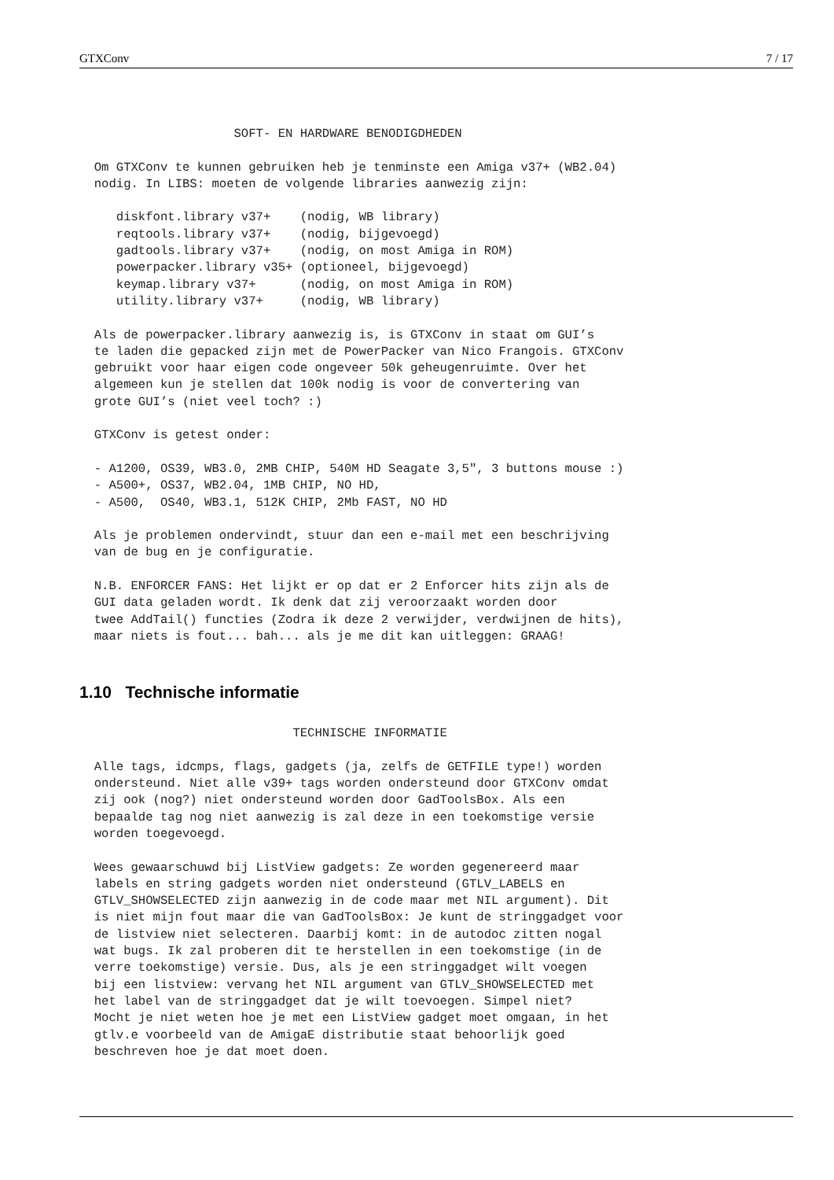GTXConv 7 / 17
                     SOFT- EN HARDWARE BENODIGDHEDEN

  Om GTXConv te kunnen gebruiken heb je tenminste een Amiga v37+ (WB2.04)
  nodig. In LIBS: moeten de volgende libraries aanwezig zijn:

     diskfont.library v37+    (nodig, WB library)
     reqtools.library v37+    (nodig, bijgevoegd)
     gadtools.library v37+    (nodig, on most Amiga in ROM)
     powerpacker.library v35+ (optioneel, bijgevoegd)
     keymap.library v37+      (nodig, on most Amiga in ROM)
     utility.library v37+     (nodig, WB library)

  Als de powerpacker.library aanwezig is, is GTXConv in staat om GUI’s
  te laden die gepacked zijn met de PowerPacker van Nico Frangois. GTXConv
  gebruikt voor haar eigen code ongeveer 50k geheugenruimte. Over het
  algemeen kun je stellen dat 100k nodig is voor de convertering van
  grote GUI’s (niet veel toch? :)

  GTXConv is getest onder:

  - A1200, OS39, WB3.0, 2MB CHIP, 540M HD Seagate 3,5", 3 buttons mouse :)
  - A500+, OS37, WB2.04, 1MB CHIP, NO HD,
  - A500,  OS40, WB3.1, 512K CHIP, 2Mb FAST, NO HD

  Als je problemen ondervindt, stuur dan een e-mail met een beschrijving
  van de bug en je configuratie.

  N.B. ENFORCER FANS: Het lijkt er op dat er 2 Enforcer hits zijn als de
  GUI data geladen wordt. Ik denk dat zij veroorzaakt worden door
  twee AddTail() functies (Zodra ik deze 2 verwijder, verdwijnen de hits),
  maar niets is fout... bah... als je me dit kan uitleggen: GRAAG!
1.10 Technische informatie
                             TECHNISCHE INFORMATIE

  Alle tags, idcmps, flags, gadgets (ja, zelfs de GETFILE type!) worden
  ondersteund. Niet alle v39+ tags worden ondersteund door GTXConv omdat
  zij ook (nog?) niet ondersteund worden door GadToolsBox. Als een
  bepaalde tag nog niet aanwezig is zal deze in een toekomstige versie
  worden toegevoegd.

  Wees gewaarschuwd bij ListView gadgets: Ze worden gegenereerd maar
  labels en string gadgets worden niet ondersteund (GTLV_LABELS en
  GTLV_SHOWSELECTED zijn aanwezig in de code maar met NIL argument). Dit
  is niet mijn fout maar die van GadToolsBox: Je kunt de stringgadget voor
  de listview niet selecteren. Daarbij komt: in de autodoc zitten nogal
  wat bugs. Ik zal proberen dit te herstellen in een toekomstige (in de
  verre toekomstige) versie. Dus, als je een stringgadget wilt voegen
  bij een listview: vervang het NIL argument van GTLV_SHOWSELECTED met
  het label van de stringgadget dat je wilt toevoegen. Simpel niet?
  Mocht je niet weten hoe je met een ListView gadget moet omgaan, in het
  gtlv.e voorbeeld van de AmigaE distributie staat behoorlijk goed
  beschreven hoe je dat moet doen.